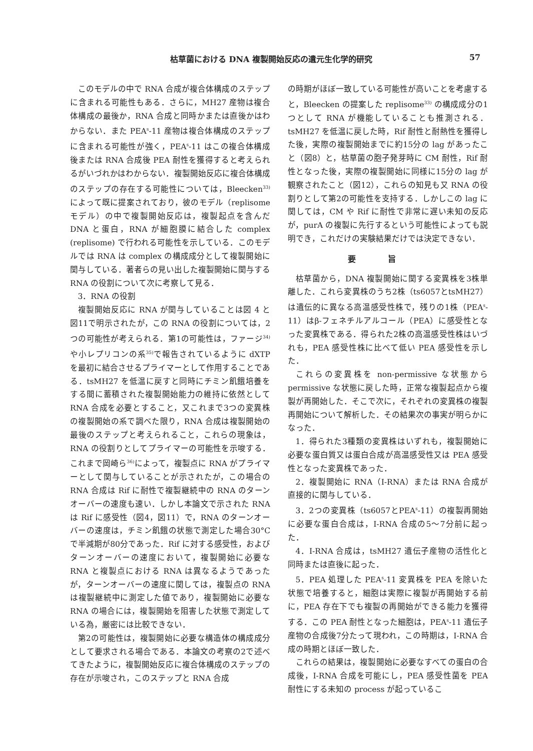枯草菌における DNA 複製開始反応の遺元生化学的研究 57
このモデルの中で RNA 合成が複合体構成のステップに含まれる可能性もある．さらに，MH27 産物は複合体構成の最後か，RNA 合成と同時かまたは直後かはわからない．また PEA<sup>s</sup>-11 産物は複合体構成のステップに含まれる可能性が強く，PEA<sup>s</sup>-11 はこの複合体構成後または RNA 合成後 PEA 耐性を獲得すると考えられるがいづれかはわからない．複製開始反応に複合体構成のステップの存在する可能性については，Bleecken<sup>33)</sup> によって既に提案されており，彼のモデル（replisome モデル）の中で複製開始反応は，複製起点を含んだ DNA と蛋白，RNA が細胞膜に結合した complex (replisome) で行われる可能性を示している．このモデルでは RNA は complex の構成成分として複製開始に関与している．著者らの見い出した複製開始に関与する RNA の役割について次に考察して見る．
3．RNA の役割
複製開始反応に RNA が関与していることは図 4 と図11で明示されたが，この RNA の役割については，2つの可能性が考えられる．第1の可能性は，ファージ<sup>34)</sup>や小レプリコンの系<sup>35)</sup>で報告されているように dXTP を最初に結合させるプライマーとして作用することである．tsMH27 を低温に戻すと同時にチミン飢餓培養をする間に蓄積された複製開始能力の維持に依然として RNA 合成を必要とすること，又これまで3つの変異株の複製開始の系で調べた限り，RNA 合成は複製開始の最後のステップと考えられること，これらの現象は，RNA の役割りとしてプライマーの可能性を示唆する．これまで岡崎ら<sup>36)</sup>によって，複製点に RNA がプライマーとして関与していることが示されたが，この場合の RNA 合成は Rif に耐性で複製継続中の RNA のターンオーバーの速度も速い．しかし本論文で示された RNA は Rif に感受性（図4，図11）で，RNA のターンオーバーの速度は，チミン飢餓の状態で測定した場合30°Cで半減期が80分であった．Rif に対する感受性，およびターンオーバーの速度において，複製開始に必要な RNA と複製点における RNA は異なるようであったが，ターンオーバーの速度に関しては，複製点の RNA は複製継続中に測定した値であり，複製開始に必要な RNA の場合には，複製開始を阻害した状態で測定している為，厳密には比較できない．
第2の可能性は，複製開始に必要な構造体の構成成分として要求される場合である．本論文の考察の2で述べてきたように，複製開始反応に複合体構成のステップの存在が示唆され，このステップと RNA 合成
の時期がほぼ一致している可能性が高いことを考慮すると，Bleecken の提案した replisome<sup>33)</sup> の構成成分の1つとして RNA が機能していることも推測される．tsMH27 を低温に戻した時，Rif 耐性と耐熱性を獲得した後，実際の複製開始までに約15分の lag があったこと（図8）と，枯草菌の胞子発芽時に CM 耐性，Rif 耐性となった後，実際の複製開始に同様に15分の lag が観察されたこと（図12），これらの知見も又 RNA の役割りとして第2の可能性を支持する．しかしこの lag に関しては，CM や Rif に耐性で非常に遅い未知の反応が，purA の複製に先行するという可能性によっても説明でき，これだけの実験結果だけでは決定できない．
要旨
枯草菌から，DNA 複製開始に関する変異株を3株単離した．これら変異株のうち2株（ts6057とtsMH27）は遺伝的に異なる高温感受性株で，残りの1株（PEA<sup>s</sup>-11）はβ-フェネチルアルコール（PEA）に感受性となった変異株である．得られた2株の高温感受性株はいづれも，PEA 感受性株に比べて低い PEA 感受性を示した．
これらの変異株を non-permissive な状態から permissive な状態に戻した時，正常な複製起点から複製が再開始した．そこで次に，それぞれの変異株の複製再開始について解析した．その結果次の事実が明らかになった．
1．得られた3種類の変異株はいずれも，複製開始に必要な蛋白質又は蛋白合成が高温感受性又は PEA 感受性となった変異株であった．
2．複製開始に RNA（I-RNA）または RNA 合成が直接的に関与している．
3．2つの変異株（ts6057とPEA<sup>s</sup>-11）の複製再開始に必要な蛋白合成は，I-RNA 合成の5～7分前に起った．
4．I-RNA 合成は，tsMH27 遺伝子産物の活性化と同時または直後に起った．
5．PEA 処理した PEA<sup>s</sup>-11 変異株を PEA を除いた状態で培養すると，細胞は実際に複製が再開始する前に，PEA 存在下でも複製の再開始ができる能力を獲得する．この PEA 耐性となった細胞は，PEA<sup>s</sup>-11 遺伝子産物の合成後7分たって現われ，この時期は，I-RNA 合成の時期とほぼ一致した．
これらの結果は，複製開始に必要なすべての蛋白の合成後，I-RNA 合成を可能にし，PEA 感受性菌を PEA 耐性にする未知の process が起っているこ